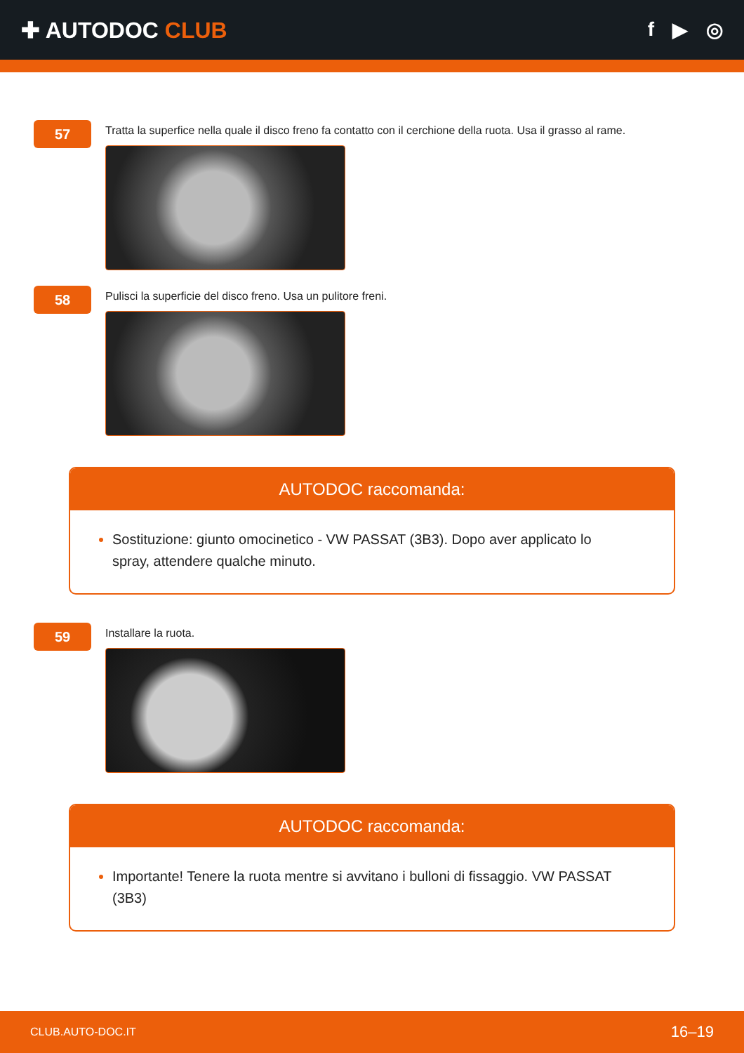✚ AUTODOC CLUB f ▶ ◎
57
Tratta la superfice nella quale il disco freno fa contatto con il cerchione della ruota. Usa il grasso al rame.
58
Pulisci la superficie del disco freno. Usa un pulitore freni.
AUTODOC raccomanda:
Sostituzione: giunto omocinetico - VW PASSAT (3B3). Dopo aver applicato lo spray, attendere qualche minuto.
59
Installare la ruota.
AUTODOC raccomanda:
Importante! Tenere la ruota mentre si avvitano i bulloni di fissaggio. VW PASSAT (3B3)
CLUB.AUTO-DOC.IT 16–19